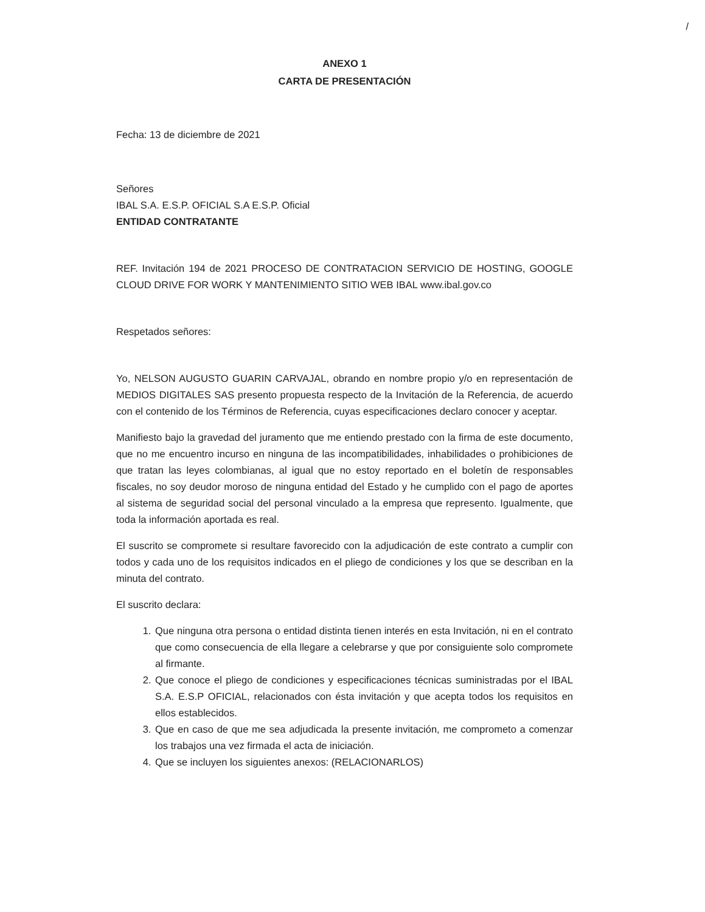/
ANEXO 1
CARTA DE PRESENTACIÓN
Fecha: 13 de diciembre de 2021
Señores
IBAL S.A. E.S.P. OFICIAL S.A E.S.P. Oficial
ENTIDAD CONTRATANTE
REF. Invitación 194 de 2021 PROCESO DE CONTRATACION SERVICIO DE HOSTING, GOOGLE CLOUD DRIVE FOR WORK Y MANTENIMIENTO SITIO WEB IBAL www.ibal.gov.co
Respetados señores:
Yo, NELSON AUGUSTO GUARIN CARVAJAL, obrando en nombre propio y/o en representación de MEDIOS DIGITALES SAS presento propuesta respecto de la Invitación de la Referencia, de acuerdo con el contenido de los Términos de Referencia, cuyas especificaciones declaro conocer y aceptar.
Manifiesto bajo la gravedad del juramento que me entiendo prestado con la firma de este documento, que no me encuentro incurso en ninguna de las incompatibilidades, inhabilidades o prohibiciones de que tratan las leyes colombianas, al igual que no estoy reportado en el boletín de responsables fiscales, no soy deudor moroso de ninguna entidad del Estado y he cumplido con el pago de aportes al sistema de seguridad social del personal vinculado a la empresa que represento. Igualmente, que toda la información aportada es real.
El suscrito se compromete si resultare favorecido con la adjudicación de este contrato a cumplir con todos y cada uno de los requisitos indicados en el pliego de condiciones y los que se describan en la minuta del contrato.
El suscrito declara:
1. Que ninguna otra persona o entidad distinta tienen interés en esta Invitación, ni en el contrato que como consecuencia de ella llegare a celebrarse y que por consiguiente solo compromete al firmante.
2. Que conoce el pliego de condiciones y especificaciones técnicas suministradas por el IBAL S.A. E.S.P OFICIAL, relacionados con ésta invitación y que acepta todos los requisitos en ellos establecidos.
3. Que en caso de que me sea adjudicada la presente invitación, me comprometo a comenzar los trabajos una vez firmada el acta de iniciación.
4. Que se incluyen los siguientes anexos: (RELACIONARLOS)